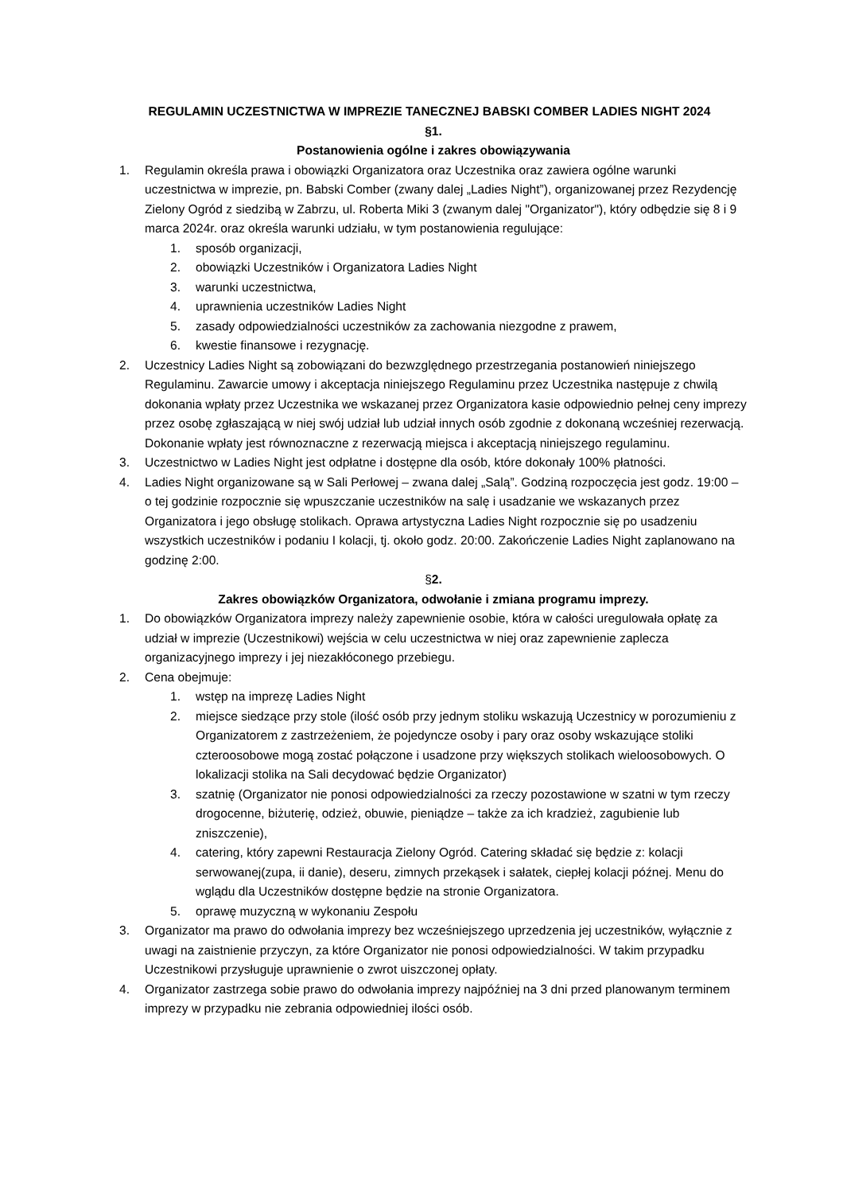REGULAMIN UCZESTNICTWA W IMPREZIE TANECZNEJ BABSKI COMBER LADIES NIGHT 2024
§1.
Postanowienia ogólne i zakres obowiązywania
1. Regulamin określa prawa i obowiązki Organizatora oraz Uczestnika oraz zawiera ogólne warunki uczestnictwa w imprezie, pn. Babski Comber (zwany dalej „Ladies Night”), organizowanej przez Rezydencję Zielony Ogród z siedzibą w Zabrzu, ul. Roberta Miki 3 (zwanym dalej "Organizator"), który odbędzie się 8 i 9 marca 2024r. oraz określa warunki udziału, w tym postanowienia regulujące:
1. sposób organizacji,
2. obowiązki Uczestników i Organizatora Ladies Night
3. warunki uczestnictwa,
4. uprawnienia uczestników Ladies Night
5. zasady odpowiedzialności uczestników za zachowania niezgodne z prawem,
6. kwestie finansowe i rezygnację.
2. Uczestnicy Ladies Night są zobowiązani do bezwzględnego przestrzegania postanowień niniejszego Regulaminu. Zawarcie umowy i akceptacja niniejszego Regulaminu przez Uczestnika następuje z chwilą dokonania wpłaty przez Uczestnika we wskazanej przez Organizatora kasie odpowiednio pełnej ceny imprezy przez osobę zgłaszającą w niej swój udział lub udział innych osób zgodnie z dokonaną wcześniej rezerwacją. Dokonanie wpłaty jest równoznaczne z rezerwacją miejsca i akceptacją niniejszego regulaminu.
3. Uczestnictwo w Ladies Night jest odpłatne i dostępne dla osób, które dokonały 100% płatności.
4. Ladies Night organizowane są w Sali Perłowej – zwana dalej „Salą”. Godziną rozpoczęcia jest godz. 19:00 – o tej godzinie rozpocznie się wpuszczanie uczestników na salę i usadzanie we wskazanych przez Organizatora i jego obsługę stolikach. Oprawa artystyczna Ladies Night rozpocznie się po usadzeniu wszystkich uczestników i podaniu I kolacji, tj. około godz. 20:00. Zakończenie Ladies Night zaplanowano na godzinę 2:00.
§2.
Zakres obowiązków Organizatora, odwołanie i zmiana programu imprezy.
1. Do obowiązków Organizatora imprezy należy zapewnienie osobie, która w całości uregulowała opłatę za udział w imprezie (Uczestnikowi) wejścia w celu uczestnictwa w niej oraz zapewnienie zaplecza organizacyjnego imprezy i jej niezakłóconego przebiegu.
2. Cena obejmuje:
1. wstęp na imprezę Ladies Night
2. miejsce siedzące przy stole (ilość osób przy jednym stoliku wskazują Uczestnicy w porozumieniu z Organizatorem z zastrzeżeniem, że pojedyncze osoby i pary oraz osoby wskazujące stoliki czteroosobowe mogą zostać połączone i usadzone przy większych stolikach wieloosobowych. O lokalizacji stolika na Sali decydować będzie Organizator)
3. szatnię (Organizator nie ponosi odpowiedzialności za rzeczy pozostawione w szatni w tym rzeczy drogocenne, biżuterię, odzież, obuwie, pieniądze – także za ich kradzież, zagubienie lub zniszczenie),
4. catering, który zapewni Restauracja Zielony Ogród. Catering składać się będzie z: kolacji serwowanej(zupa, ii danie), deseru, zimnych przekąsek i sałatek, ciepłej kolacji późnej. Menu do wglądu dla Uczestników dostępne będzie na stronie Organizatora.
5. oprawę muzyczną w wykonaniu Zespołu
3. Organizator ma prawo do odwołania imprezy bez wcześniejszego uprzedzenia jej uczestników, wyłącznie z uwagi na zaistnienie przyczyn, za które Organizator nie ponosi odpowiedzialności. W takim przypadku Uczestnikowi przysługuje uprawnienie o zwrot uiszczonej opłaty.
4. Organizator zastrzega sobie prawo do odwołania imprezy najpóźniej na 3 dni przed planowanym terminem imprezy w przypadku nie zebrania odpowiedniej ilości osób.